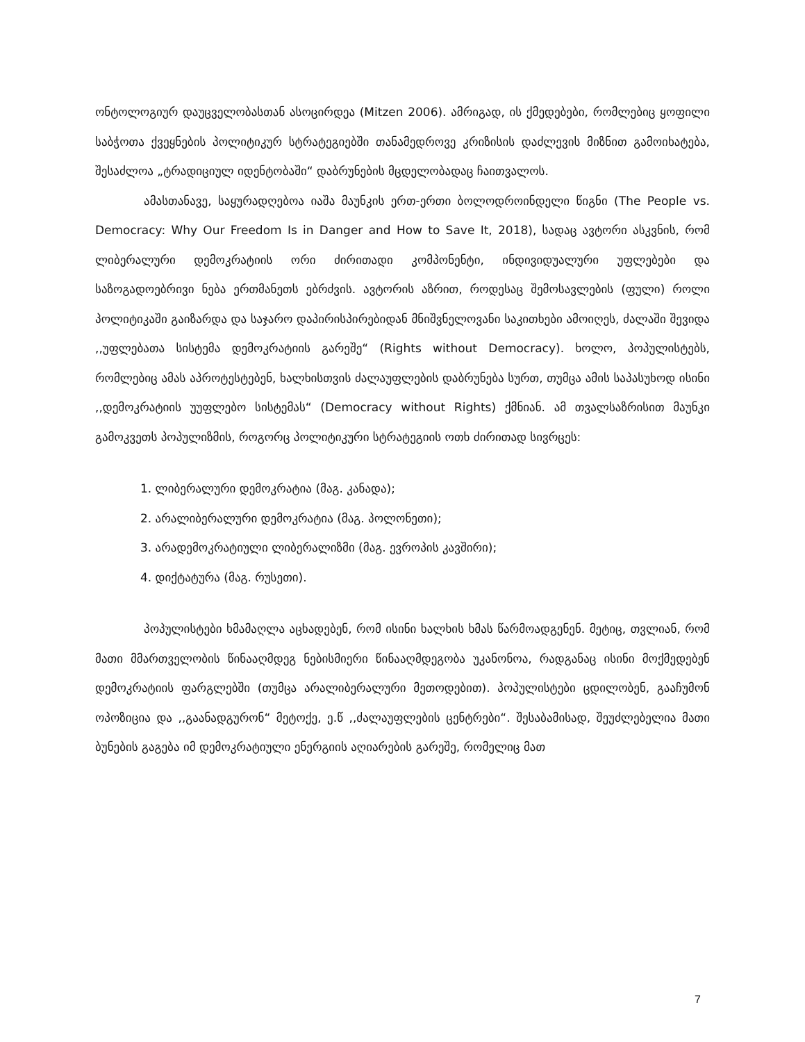ონტოლოგიურ დაუცველობასთან ასოცირდეა (Mitzen 2006). ამრიგად, ის ქმედებები, რომლებიც ყოფილი საბჭოთა ქვეყნების პოლიტიკურ სტრატეგიებში თანამედროვე კრიზისის დაძლევის მიზნით გამოიხატება, შესაძლოა „ტრადიციულ იდენტობაში“ დაბრუნების მცდელობადაც ჩაითვალოს.
ამასთანავე, საყურადღებოა იაშა მაუნკის ერთ-ერთი ბოლოდროინდელი წიგნი (The People vs. Democracy: Why Our Freedom Is in Danger and How to Save It, 2018), სადაც ავტორი ასკვნის, რომ ლიბერალური დემოკრატიის ორი ძირითადი კომპონენტი, ინდივიდუალური უფლებები და საზოგადოებრივი ნება ერთმანეთს ებრძვის. ავტორის აზრით, როდესაც შემოსავლების (ფული) როლი პოლიტიკაში გაიზარდა და საჯარო დაპირისპირებიდან მნიშვნელოვანი საკითხები ამოიღეს, ძალაში შევიდა ,,უფლებათა სისტემა დემოკრატიის გარეშე“ (Rights without Democracy). ხოლო, პოპულისტებს, რომლებიც ამას აპროტესტებენ, ხალხისთვის ძალაუფლების დაბრუნება სურთ, თუმცა ამის საპასუხოდ ისინი ,,დემოკრატიის უუფლებო სისტემას“ (Democracy without Rights) ქმნიან. ამ თვალსაზრისით მაუნკი გამოკვეთს პოპულიზმის, როგორც პოლიტიკური სტრატეგიის ოთხ ძირითად სივრცეს:
1. ლიბერალური დემოკრატია (მაგ. კანადა);
2. არალიბერალური დემოკრატია (მაგ. პოლონეთი);
3. არადემოკრატიული ლიბერალიზმი (მაგ. ევროპის კავშირი);
4. დიქტატურა (მაგ. რუსეთი).
პოპულისტები ხმამაღლა აცხადებენ, რომ ისინი ხალხის ხმას წარმოადგენენ. მეტიც, თვლიან, რომ მათი მმართველობის წინააღმდეგ ნებისმიერი წინააღმდეგობა უკანონოა, რადგანაც ისინი მოქმედებენ დემოკრატიის ფარგლებში (თუმცა არალიბერალური მეთოდებით). პოპულისტები ცდილობენ, გააჩუმონ ოპოზიცია და ,,გაანადგურონ“ მეტოქე, ე.წ ,,ძალაუფლების ცენტრები“. შესაბამისად, შეუძლებელია მათი ბუნების გაგება იმ დემოკრატიული ენერგიის აღიარების გარეშე, რომელიც მათ
7